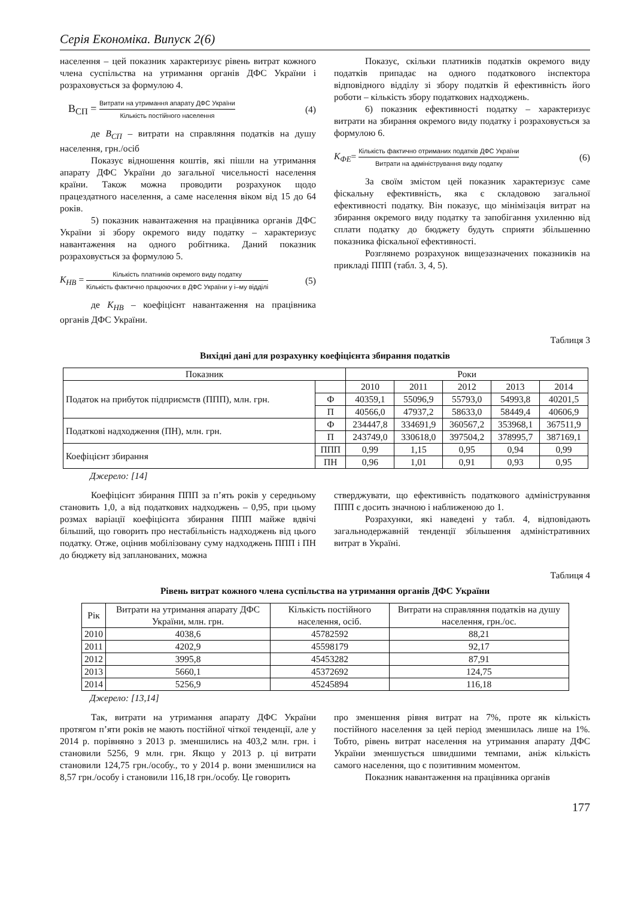Серія Економіка. Випуск 2(6)
населення – цей показник характеризує рівень витрат кожного члена суспільства на утримання органів ДФС України і розраховується за формулою 4.
В<sub>СП</sub> = Витрати на утримання апарату ДФС України Кількість постійного населення (4)
де В<sub>СП</sub> – витрати на справляння податків на душу населення, грн./осіб
Показує відношення коштів, які пішли на утримання апарату ДФС України до загальної чисельності населення країни. Також можна проводити розрахунок щодо працездатного населення, а саме населення віком від 15 до 64 років.
5) показник навантаження на працівника органів ДФС України зі збору окремого виду податку – характеризує навантаження на одного робітника. Даний показник розраховується за формулою 5.
К<sub>НВ</sub> = Кількість платників окремого виду податку Кількість фактично працюючих в ДФС України у і–му відділі (5)
де К<sub>НВ</sub> – коефіцієнт навантаження на працівника органів ДФС України.
Показує, скільки платників податків окремого виду податків припадає на одного податкового інспектора відповідного відділу зі збору податків й ефективність його роботи – кількість збору податкових надходжень.
6) показник ефективності податку – характеризує витрати на збирання окремого виду податку і розраховується за формулою 6.
К<sub>ФЕ</sub>= Кількість фактично отриманих податків ДФС України Витрати на адміністрування виду податку (6)
За своїм змістом цей показник характеризує саме фіскальну ефективність, яка є складовою загальної ефективності податку. Він показує, що мінімізація витрат на збирання окремого виду податку та запобігання ухиленню від сплати податку до бюджету будуть сприяти збільшенню показника фіскальної ефективності.
Розглянемо розрахунок вищезазначених показників на прикладі ППП (табл. 3, 4, 5).
Таблиця 3
Вихідні дані для розрахунку коефіцієнта збирання податків
| Показник | | Роки | | | | |
| --- | --- | --- | --- | --- | --- | --- |
| Податок на прибуток підприємств (ППП), млн. грн. | | 2010 | 2011 | 2012 | 2013 | 2014 |
| | Ф | 40359,1 | 55096,9 | 55793,0 | 54993,8 | 40201,5 |
| | П | 40566,0 | 47937,2 | 58633,0 | 58449,4 | 40606,9 |
| Податкові надходження (ПН), млн. грн. | Ф | 234447,8 | 334691,9 | 360567,2 | 353968,1 | 367511,9 |
| | П | 243749,0 | 330618,0 | 397504,2 | 378995,7 | 387169,1 |
| Коефіцієнт збирання | ППП | 0,99 | 1,15 | 0,95 | 0,94 | 0,99 |
| | ПН | 0,96 | 1,01 | 0,91 | 0,93 | 0,95 |
Джерело: [14]
Коефіцієнт збирання ППП за п’ять років у середньому становить 1,0, а від податкових надходжень – 0,95, при цьому розмах варіації коефіцієнта збирання ППП майже вдвічі більший, що говорить про нестабільність надходжень від цього податку. Отже, оцінив мобілізовану суму надходжень ППП і ПН до бюджету від запланованих, можна
стверджувати, що ефективність податкового адміністрування ППП є досить значною і наближеною до 1.
Розрахунки, які наведені у табл. 4, відповідають загальнодержавній тенденції збільшення адміністративних витрат в Україні.
Таблиця 4
Рівень витрат кожного члена суспільства на утримання органів ДФС України
| Рік | Витрати на утримання апарату ДФС України, млн. грн. | Кількість постійного населення, осіб. | Витрати на справляння податків на душу населення, грн./ос. |
| --- | --- | --- | --- |
| 2010 | 4038,6 | 45782592 | 88,21 |
| 2011 | 4202,9 | 45598179 | 92,17 |
| 2012 | 3995,8 | 45453282 | 87,91 |
| 2013 | 5660,1 | 45372692 | 124,75 |
| 2014 | 5256,9 | 45245894 | 116,18 |
Джерело: [13,14]
Так, витрати на утримання апарату ДФС України протягом п’яти років не мають постійної чіткої тенденції, але у 2014 р. порівняно з 2013 р. зменшились на 403,2 млн. грн. і становили 5256, 9 млн. грн. Якщо у 2013 р. ці витрати становили 124,75 грн./особу., то у 2014 р. вони зменшилися на 8,57 грн./особу і становили 116,18 грн./особу. Це говорить
про зменшення рівня витрат на 7%, проте як кількість постійного населення за цей період зменшилась лише на 1%. Тобто, рівень витрат населення на утримання апарату ДФС України зменшується швидшими темпами, аніж кількість самого населення, що є позитивним моментом.
Показник навантаження на працівника органів
177